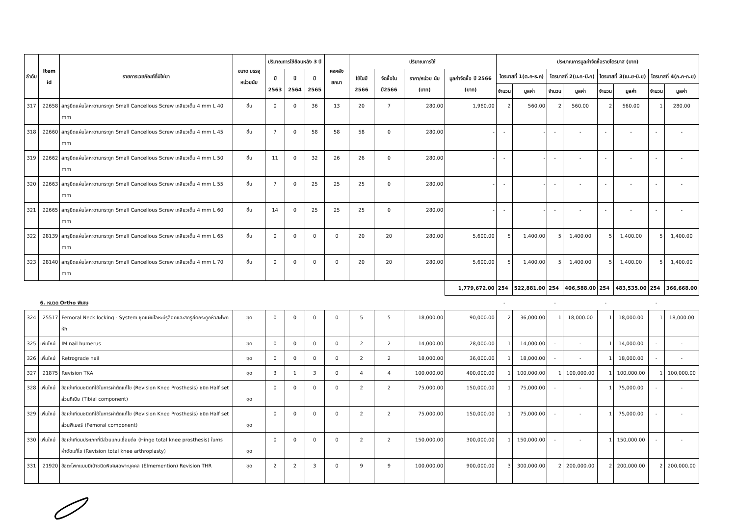| ลำดับ | Item id | รายการเวชภัณฑ์ที่มิใช่ยา | ขนาด บรรจุ หน่วยนับ | ปริมาณการใช้ย้อนหลัง 3 ปี | | | คงคลัง ยกมา | ปริมาณการใช้ | | | | ประมาณการมูลค่าจัดซื้อรายไตรมาส (บาท) | | | | | | | |
| --- | --- | --- | --- | --- | --- | --- | --- | --- | --- | --- | --- | --- | --- | --- | --- | --- | --- | --- | --- |
| | | | | ปี 2563 | ปี 2564 | ปี 2565 | | ใช้ในปี 2566 | จัดซื้อใน ปี2566 | ราคา/หน่วย นับ (บาท) | มูลค่าจัดซื้อ ปี 2566 (บาท) | ไตรมาสที่ 1(ต.ค-ธ.ค) | | ไตรมาสที่ 2(ม.ค-มี.ค) | | ไตรมาสที่ 3(เม.ย-มิ.ย) | | ไตรมาสที่ 4(ก.ค-ก.ย) | |
| | | | | | | | | | | | | จำนวน | มูลค่า | จำนวน | มูลค่า | จำนวน | มูลค่า | จำนวน | มูลค่า |
| 317 | 22658 | สกรูยึดแผ่นโลหะดามกระดูก Small Cancellous Screw เกลียวเต็ม 4 mm L 40 mm | ชิ้น | 0 | 0 | 36 | 13 | 20 | 7 | 280.00 | 1,960.00 | 2 | 560.00 | 2 | 560.00 | 2 | 560.00 | 1 | 280.00 |
| 318 | 22660 | สกรูยึดแผ่นโลหะดามกระดูก Small Cancellous Screw เกลียวเต็ม 4 mm L 45 mm | ชิ้น | 7 | 0 | 58 | 58 | 58 | 0 | 280.00 | - | - | - | - | - | - | - | - | - |
| 319 | 22662 | สกรูยึดแผ่นโลหะดามกระดูก Small Cancellous Screw เกลียวเต็ม 4 mm L 50 mm | ชิ้น | 11 | 0 | 32 | 26 | 26 | 0 | 280.00 | - | - | - | - | - | - | - | - | - |
| 320 | 22663 | สกรูยึดแผ่นโลหะดามกระดูก Small Cancellous Screw เกลียวเต็ม 4 mm L 55 mm | ชิ้น | 7 | 0 | 25 | 25 | 25 | 0 | 280.00 | - | - | - | - | - | - | - | - | - |
| 321 | 22665 | สกรูยึดแผ่นโลหะดามกระดูก Small Cancellous Screw เกลียวเต็ม 4 mm L 60 mm | ชิ้น | 14 | 0 | 25 | 25 | 25 | 0 | 280.00 | - | - | - | - | - | - | - | - | - |
| 322 | 28139 | สกรูยึดแผ่นโลหะดามกระดูก Small Cancellous Screw เกลียวเต็ม 4 mm L 65 mm | ชิ้น | 0 | 0 | 0 | 0 | 20 | 20 | 280.00 | 5,600.00 | 5 | 1,400.00 | 5 | 1,400.00 | 5 | 1,400.00 | 5 | 1,400.00 |
| 323 | 28140 | สกรูยึดแผ่นโลหะดามกระดูก Small Cancellous Screw เกลียวเต็ม 4 mm L 70 mm | ชิ้น | 0 | 0 | 0 | 0 | 20 | 20 | 280.00 | 5,600.00 | 5 | 1,400.00 | 5 | 1,400.00 | 5 | 1,400.00 | 5 | 1,400.00 |
| | | | | | | | | | | | 1,779,672.00 | 254 | 522,881.00 | 254 | 406,588.00 | 254 | 483,535.00 | 254 | 366,668.00 |
| | 6. หมวด Ortho พิเศษ | | | | | | | | | | | - | | - | | - | | - | |
| 324 | 25517 | Femoral Neck locking - System ชุดแผ่นโลหะมีรูล็อคและสกรูยึดกระดูกหัวสะโพกหัก | ชุด | 0 | 0 | 0 | 0 | 5 | 5 | 18,000.00 | 90,000.00 | 2 | 36,000.00 | 1 | 18,000.00 | 1 | 18,000.00 | 1 | 18,000.00 |
| 325 | เพิ่มใหม่ | IM nail humerus | ชุด | 0 | 0 | 0 | 0 | 2 | 2 | 14,000.00 | 28,000.00 | 1 | 14,000.00 | - | - | 1 | 14,000.00 | - | - |
| 326 | เพิ่มใหม่ | Retrograde nail | ชุด | 0 | 0 | 0 | 0 | 2 | 2 | 18,000.00 | 36,000.00 | 1 | 18,000.00 | - | - | 1 | 18,000.00 | - | - |
| 327 | 21875 | Revision TKA | ชุด | 3 | 1 | 3 | 0 | 4 | 4 | 100,000.00 | 400,000.00 | 1 | 100,000.00 | 1 | 100,000.00 | 1 | 100,000.00 | 1 | 100,000.00 |
| 328 | เพิ่มใหม่ | ข้อเข่าเทียมชนิดที่ใช้ในการผ่าตัดแก้ไข (Revision Knee Prosthesis) ชนิด Half set ส่วนทิเบีย (Tibial component) | ชุด | 0 | 0 | 0 | 0 | 2 | 2 | 75,000.00 | 150,000.00 | 1 | 75,000.00 | - | - | 1 | 75,000.00 | - | - |
| 329 | เพิ่มใหม่ | ข้อเข่าเทียมชนิดที่ใช้ในการผ่าตัดแก้ไข (Revision Knee Prosthesis) ชนิด Half set ส่วนฟีเมอร์ (Femoral component) | ชุด | 0 | 0 | 0 | 0 | 2 | 2 | 75,000.00 | 150,000.00 | 1 | 75,000.00 | - | - | 1 | 75,000.00 | - | - |
| 330 | เพิ่มใหม่ | ข้อเข่าเทียมประเภทที่มีส่วนแกนเชื่อมต่อ (Hinge total knee prosthesis) ในการผ่าตัดแก้ไข (Revision total knee arthroplasty) | ชุด | 0 | 0 | 0 | 0 | 2 | 2 | 150,000.00 | 300,000.00 | 1 | 150,000.00 | - | - | 1 | 150,000.00 | - | - |
| 331 | 21920 | ข้อตะโพกแบบมีเบ้าชนิดพิเศษเฉพาะบุคคล (Elmemention) Revision THR | ชุด | 2 | 2 | 3 | 0 | 9 | 9 | 100,000.00 | 900,000.00 | 3 | 300,000.00 | 2 | 200,000.00 | 2 | 200,000.00 | 2 | 200,000.00 |